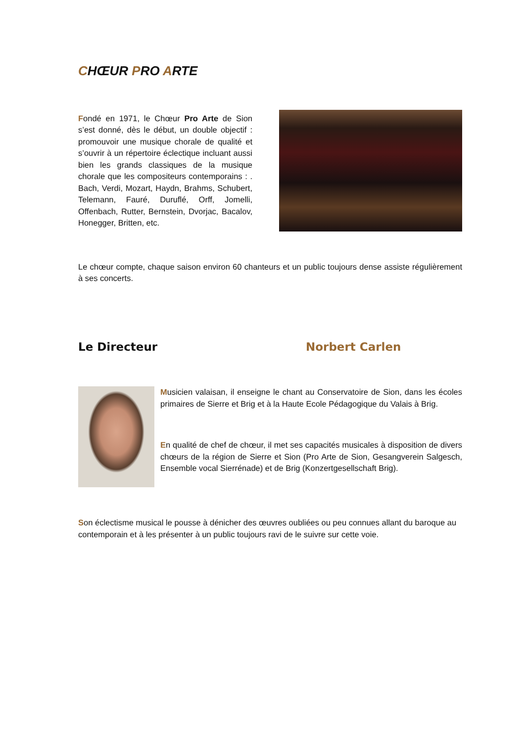CHŒUR PRO ARTE
Fondé en 1971, le Chœur Pro Arte de Sion s’est donné, dès le début, un double objectif : promouvoir une musique chorale de qualité et s’ouvrir à un répertoire éclectique incluant aussi bien les grands classiques de la musique chorale que les compositeurs contemporains : . Bach, Verdi, Mozart, Haydn, Brahms, Schubert, Telemann, Fauré, Duruflé, Orff, Jomelli, Offenbach, Rutter, Bernstein, Dvorjac, Bacalov, Honegger, Britten, etc.
Le chœur compte, chaque saison environ 60 chanteurs et un public toujours dense assiste régulièrement à ses concerts.
Le Directeur Norbert Carlen
Musicien valaisan, il enseigne le chant au Conservatoire de Sion, dans les écoles primaires de Sierre et Brig et à la Haute Ecole Pédagogique du Valais à Brig.
En qualité de chef de chœur, il met ses capacités musicales à disposition de divers chœurs de la région de Sierre et Sion (Pro Arte de Sion, Gesangverein Salgesch, Ensemble vocal Sierrénade) et de Brig (Konzertgesellschaft Brig).
Son éclectisme musical le pousse à dénicher des œuvres oubliées ou peu connues allant du baroque au contemporain et à les présenter à un public toujours ravi de le suivre sur cette voie.